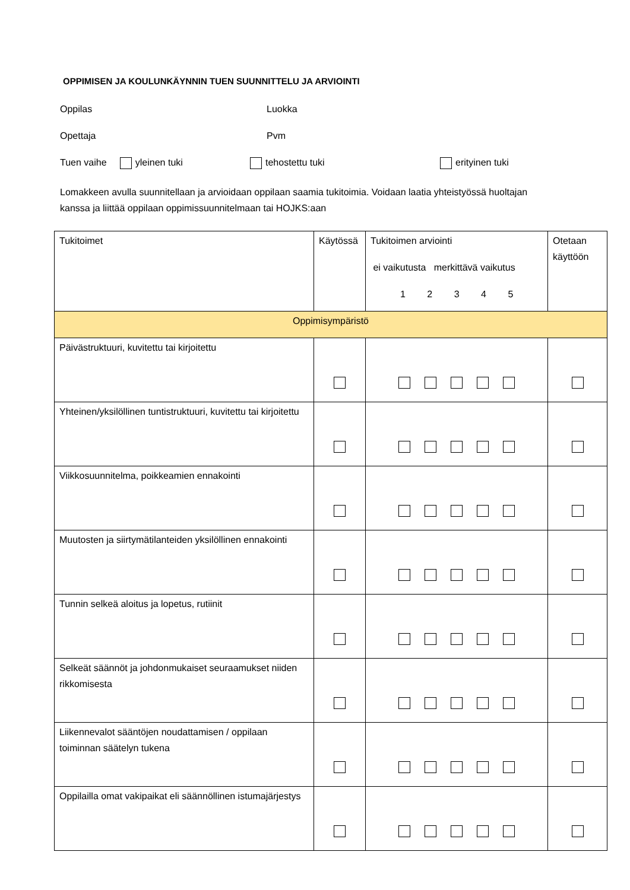OPPIMISEN JA KOULUNKÄYNNIN TUEN SUUNNITTELU JA ARVIOINTI
Oppilas Luokka
Opettaja Pvm
Tuen vaihe yleinen tuki tehostettu tuki erityinen tuki
Lomakkeen avulla suunnitellaan ja arvioidaan oppilaan saamia tukitoimia. Voidaan laatia yhteistyössä huoltajan kanssa ja liittää oppilaan oppimissuunnitelmaan tai HOJKS:aan
| Tukitoimet | Käytössä | Tukitoimen arviointi ei vaikutusta merkittävä vaikutus 1 2 3 4 5 | Otetaan käyttöön |
| Oppimisympäristö | | | |
| Päivästruktuuri, kuvitettu tai kirjoitettu | | | |
| Yhteinen/yksilöllinen tuntistruktuuri, kuvitettu tai kirjoitettu | | | |
| Viikkosuunnitelma, poikkeamien ennakointi | | | |
| Muutosten ja siirtymätilanteiden yksilöllinen ennakointi | | | |
| Tunnin selkeä aloitus ja lopetus, rutiinit | | | |
| Selkeät säännöt ja johdonmukaiset seuraamukset niiden rikkomisesta | | | |
| Liikennevalot sääntöjen noudattamisen / oppilaan toiminnan säätelyn tukena | | | |
| Oppilailla omat vakipaikat eli säännöllinen istumajärjestys | | | |